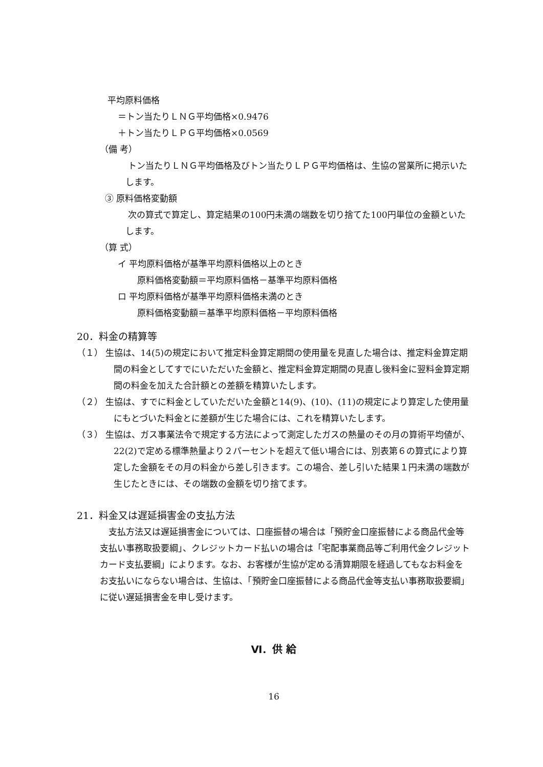平均原料価格
＝トン当たりＬＮＧ平均価格×0.9476
＋トン当たりＬＰＧ平均価格×0.0569
（備 考）
トン当たりＬＮＧ平均価格及びトン当たりＬＰＧ平均価格は、生協の営業所に掲示いたします。
③ 原料価格変動額
次の算式で算定し、算定結果の100円未満の端数を切り捨てた100円単位の金額といたします。
（算 式）
イ 平均原料価格が基準平均原料価格以上のとき
原料価格変動額＝平均原料価格－基準平均原料価格
ロ 平均原料価格が基準平均原料価格未満のとき
原料価格変動額＝基準平均原料価格－平均原料価格
20．料金の精算等
（１） 生協は、14(5)の規定において推定料金算定期間の使用量を見直した場合は、推定料金算定期間の料金としてすでにいただいた金額と、推定料金算定期間の見直し後料金に翌料金算定期間の料金を加えた合計額との差額を精算いたします。
（２） 生協は、すでに料金としていただいた金額と14(9)、(10)、(11)の規定により算定した使用量にもとづいた料金とに差額が生じた場合には、これを精算いたします。
（３） 生協は、ガス事業法令で規定する方法によって測定したガスの熱量のその月の算術平均値が、22(2)で定める標準熱量より２パーセントを超えて低い場合には、別表第６の算式により算定した金額をその月の料金から差し引きます。この場合、差し引いた結果１円未満の端数が生じたときには、その端数の金額を切り捨てます。
21．料金又は遅延損害金の支払方法
支払方法又は遅延損害金については、口座振替の場合は「預貯金口座振替による商品代金等支払い事務取扱要綱」、クレジットカード払いの場合は「宅配事業商品等ご利用代金クレジットカード支払要綱」によります。なお、お客様が生協が定める清算期限を経過してもなお料金をお支払いにならない場合は、生協は、「預貯金口座振替による商品代金等支払い事務取扱要綱」に従い遅延損害金を申し受けます。
Ⅵ．供 給
16